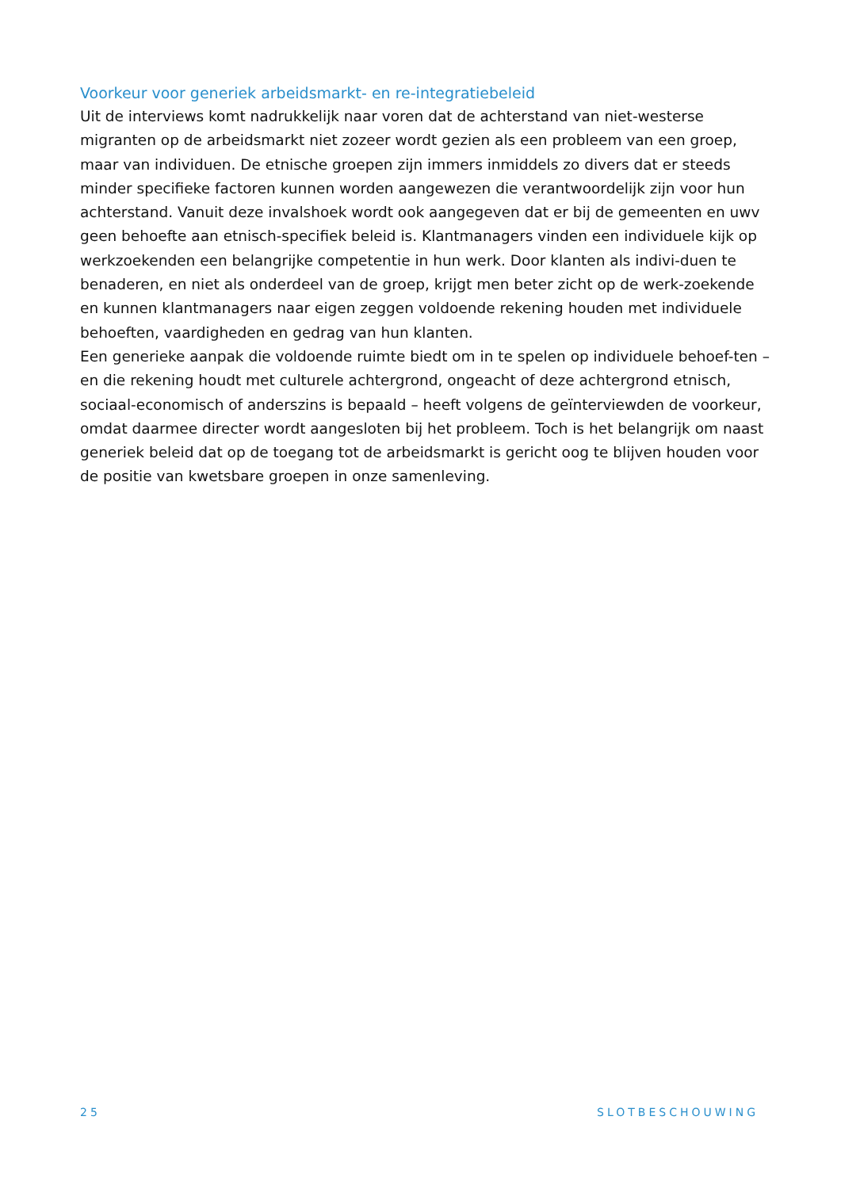Voorkeur voor generiek arbeidsmarkt- en re-integratiebeleid
Uit de interviews komt nadrukkelijk naar voren dat de achterstand van niet-westerse migranten op de arbeidsmarkt niet zozeer wordt gezien als een probleem van een groep, maar van individuen. De etnische groepen zijn immers inmiddels zo divers dat er steeds minder specifieke factoren kunnen worden aangewezen die verantwoordelijk zijn voor hun achterstand. Vanuit deze invalshoek wordt ook aangegeven dat er bij de gemeenten en uwv geen behoefte aan etnisch-specifiek beleid is. Klantmanagers vinden een individuele kijk op werkzoekenden een belangrijke competentie in hun werk. Door klanten als indivi-duen te benaderen, en niet als onderdeel van de groep, krijgt men beter zicht op de werk-zoekende en kunnen klantmanagers naar eigen zeggen voldoende rekening houden met individuele behoeften, vaardigheden en gedrag van hun klanten.
Een generieke aanpak die voldoende ruimte biedt om in te spelen op individuele behoef-ten – en die rekening houdt met culturele achtergrond, ongeacht of deze achtergrond etnisch, sociaal-economisch of anderszins is bepaald – heeft volgens de geïnterviewden de voorkeur, omdat daarmee directer wordt aangesloten bij het probleem. Toch is het belangrijk om naast generiek beleid dat op de toegang tot de arbeidsmarkt is gericht oog te blijven houden voor de positie van kwetsbare groepen in onze samenleving.
25 SLOTBESCHOUWING